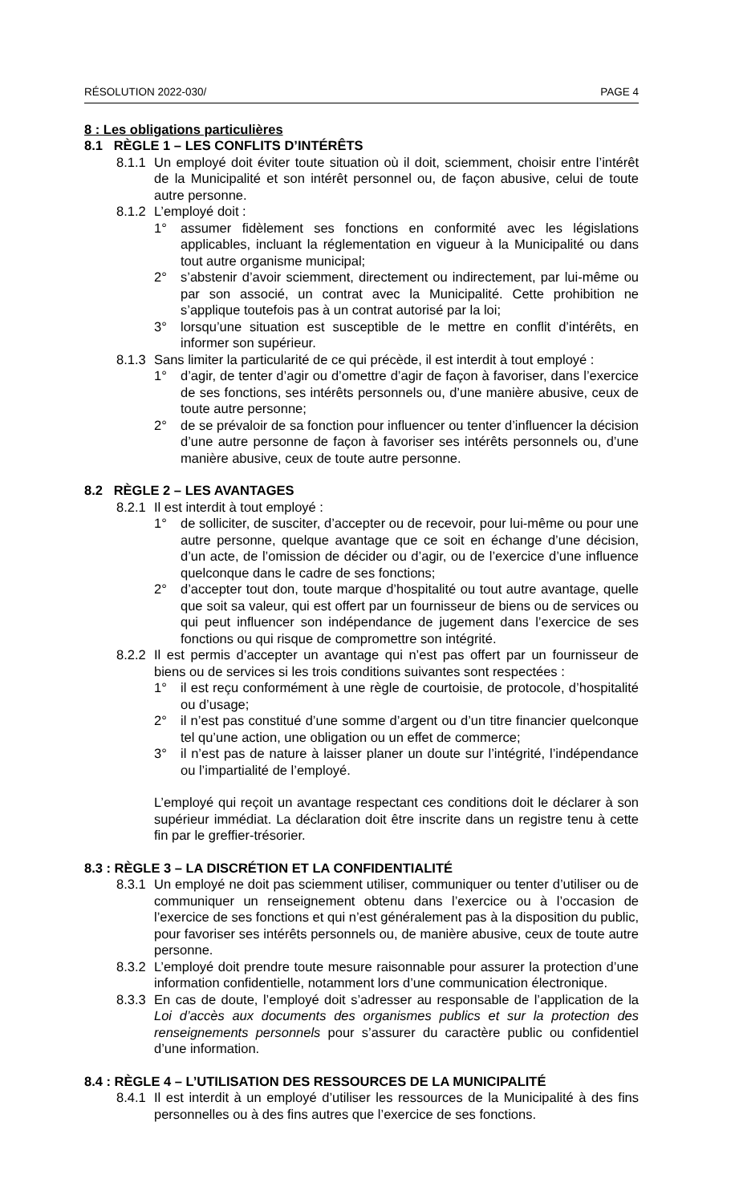RÉSOLUTION 2022-030/ PAGE 4
8 : Les obligations particulières
8.1 RÈGLE 1 – LES CONFLITS D’INTÉRÊTS
8.1.1 Un employé doit éviter toute situation où il doit, sciemment, choisir entre l’intérêt de la Municipalité et son intérêt personnel ou, de façon abusive, celui de toute autre personne.
8.1.2 L’employé doit :
1° assumer fidèlement ses fonctions en conformité avec les législations applicables, incluant la réglementation en vigueur à la Municipalité ou dans tout autre organisme municipal;
2° s’abstenir d’avoir sciemment, directement ou indirectement, par lui-même ou par son associé, un contrat avec la Municipalité. Cette prohibition ne s’applique toutefois pas à un contrat autorisé par la loi;
3° lorsqu’une situation est susceptible de le mettre en conflit d’intérêts, en informer son supérieur.
8.1.3 Sans limiter la particularité de ce qui précède, il est interdit à tout employé :
1° d’agir, de tenter d’agir ou d’omettre d’agir de façon à favoriser, dans l’exercice de ses fonctions, ses intérêts personnels ou, d’une manière abusive, ceux de toute autre personne;
2° de se prévaloir de sa fonction pour influencer ou tenter d’influencer la décision d’une autre personne de façon à favoriser ses intérêts personnels ou, d’une manière abusive, ceux de toute autre personne.
8.2 RÈGLE 2 – LES AVANTAGES
8.2.1 Il est interdit à tout employé :
1° de solliciter, de susciter, d’accepter ou de recevoir, pour lui-même ou pour une autre personne, quelque avantage que ce soit en échange d’une décision, d’un acte, de l’omission de décider ou d’agir, ou de l’exercice d’une influence quelconque dans le cadre de ses fonctions;
2° d’accepter tout don, toute marque d’hospitalité ou tout autre avantage, quelle que soit sa valeur, qui est offert par un fournisseur de biens ou de services ou qui peut influencer son indépendance de jugement dans l’exercice de ses fonctions ou qui risque de compromettre son intégrité.
8.2.2 Il est permis d’accepter un avantage qui n’est pas offert par un fournisseur de biens ou de services si les trois conditions suivantes sont respectées :
1° il est reçu conformément à une règle de courtoisie, de protocole, d’hospitalité ou d’usage;
2° il n’est pas constitué d’une somme d’argent ou d’un titre financier quelconque tel qu’une action, une obligation ou un effet de commerce;
3° il n’est pas de nature à laisser planer un doute sur l’intégrité, l’indépendance ou l’impartialité de l’employé.
L’employé qui reçoit un avantage respectant ces conditions doit le déclarer à son supérieur immédiat. La déclaration doit être inscrite dans un registre tenu à cette fin par le greffier-trésorier.
8.3 : RÈGLE 3 – LA DISCRÉTION ET LA CONFIDENTIALITÉ
8.3.1 Un employé ne doit pas sciemment utiliser, communiquer ou tenter d’utiliser ou de communiquer un renseignement obtenu dans l’exercice ou à l’occasion de l’exercice de ses fonctions et qui n’est généralement pas à la disposition du public, pour favoriser ses intérêts personnels ou, de manière abusive, ceux de toute autre personne.
8.3.2 L’employé doit prendre toute mesure raisonnable pour assurer la protection d’une information confidentielle, notamment lors d’une communication électronique.
8.3.3 En cas de doute, l’employé doit s’adresser au responsable de l’application de la Loi d’accès aux documents des organismes publics et sur la protection des renseignements personnels pour s’assurer du caractère public ou confidentiel d’une information.
8.4 : RÈGLE 4 – L’UTILISATION DES RESSOURCES DE LA MUNICIPALITÉ
8.4.1 Il est interdit à un employé d’utiliser les ressources de la Municipalité à des fins personnelles ou à des fins autres que l’exercice de ses fonctions.